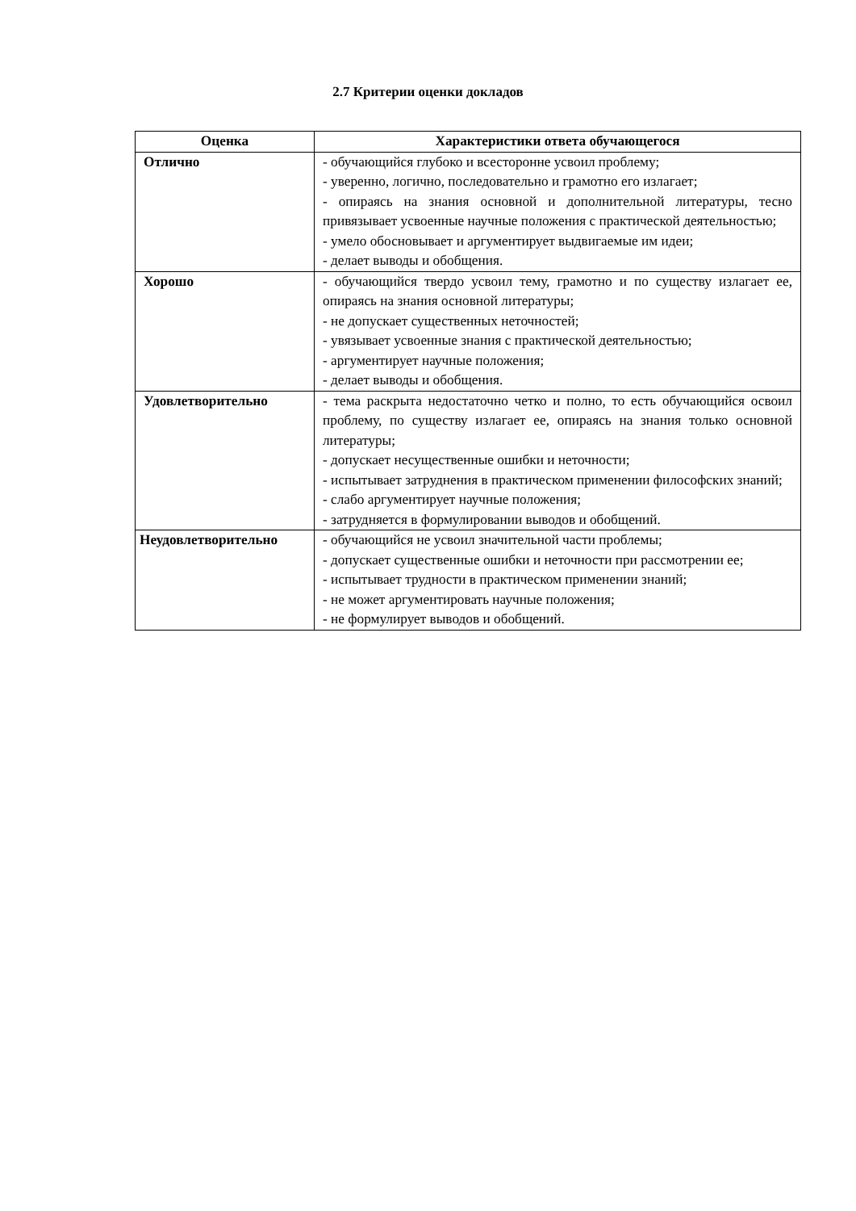2.7 Критерии оценки докладов
| Оценка | Характеристики ответа обучающегося |
| --- | --- |
| Отлично | - обучающийся глубоко и всесторонне усвоил проблему; - уверенно, логично, последовательно и грамотно его излагает; - опираясь на знания основной и дополнительной литературы, тесно привязывает усвоенные научные положения с практической деятельностью; - умело обосновывает и аргументирует выдвигаемые им идеи; - делает выводы и обобщения. |
| Хорошо | - обучающийся твердо усвоил тему, грамотно и по существу излагает ее, опираясь на знания основной литературы; - не допускает существенных неточностей; - увязывает усвоенные знания с практической деятельностью; - аргументирует научные положения; - делает выводы и обобщения. |
| Удовлетворительно | - тема раскрыта недостаточно четко и полно, то есть обучающийся освоил проблему, по существу излагает ее, опираясь на знания только основной литературы; - допускает несущественные ошибки и неточности; - испытывает затруднения в практическом применении философских знаний; - слабо аргументирует научные положения; - затрудняется в формулировании выводов и обобщений. |
| Неудовлетворительно | - обучающийся не усвоил значительной части проблемы; - допускает существенные ошибки и неточности при рассмотрении ее; - испытывает трудности в практическом применении знаний; - не может аргументировать научные положения; - не формулирует выводов и обобщений. |